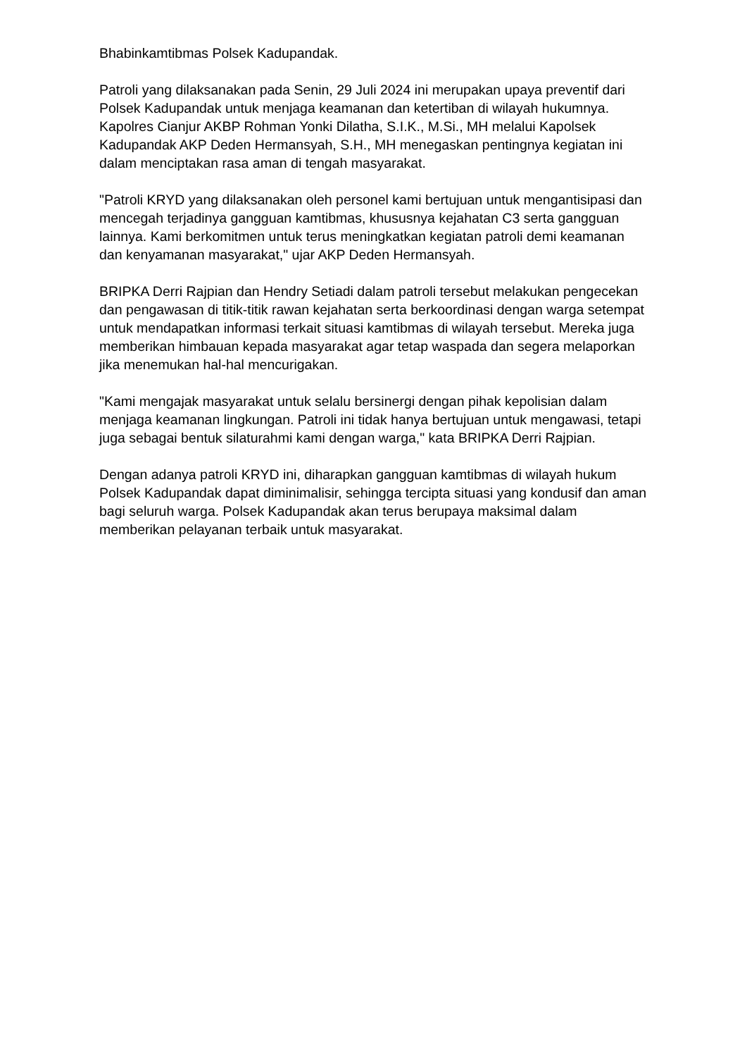Bhabinkamtibmas Polsek Kadupandak.
Patroli yang dilaksanakan pada Senin, 29 Juli 2024 ini merupakan upaya preventif dari Polsek Kadupandak untuk menjaga keamanan dan ketertiban di wilayah hukumnya. Kapolres Cianjur AKBP Rohman Yonki Dilatha, S.I.K., M.Si., MH melalui Kapolsek Kadupandak AKP Deden Hermansyah, S.H., MH menegaskan pentingnya kegiatan ini dalam menciptakan rasa aman di tengah masyarakat.
"Patroli KRYD yang dilaksanakan oleh personel kami bertujuan untuk mengantisipasi dan mencegah terjadinya gangguan kamtibmas, khususnya kejahatan C3 serta gangguan lainnya. Kami berkomitmen untuk terus meningkatkan kegiatan patroli demi keamanan dan kenyamanan masyarakat," ujar AKP Deden Hermansyah.
BRIPKA Derri Rajpian dan Hendry Setiadi dalam patroli tersebut melakukan pengecekan dan pengawasan di titik-titik rawan kejahatan serta berkoordinasi dengan warga setempat untuk mendapatkan informasi terkait situasi kamtibmas di wilayah tersebut. Mereka juga memberikan himbauan kepada masyarakat agar tetap waspada dan segera melaporkan jika menemukan hal-hal mencurigakan.
"Kami mengajak masyarakat untuk selalu bersinergi dengan pihak kepolisian dalam menjaga keamanan lingkungan. Patroli ini tidak hanya bertujuan untuk mengawasi, tetapi juga sebagai bentuk silaturahmi kami dengan warga," kata BRIPKA Derri Rajpian.
Dengan adanya patroli KRYD ini, diharapkan gangguan kamtibmas di wilayah hukum Polsek Kadupandak dapat diminimalisir, sehingga tercipta situasi yang kondusif dan aman bagi seluruh warga. Polsek Kadupandak akan terus berupaya maksimal dalam memberikan pelayanan terbaik untuk masyarakat.